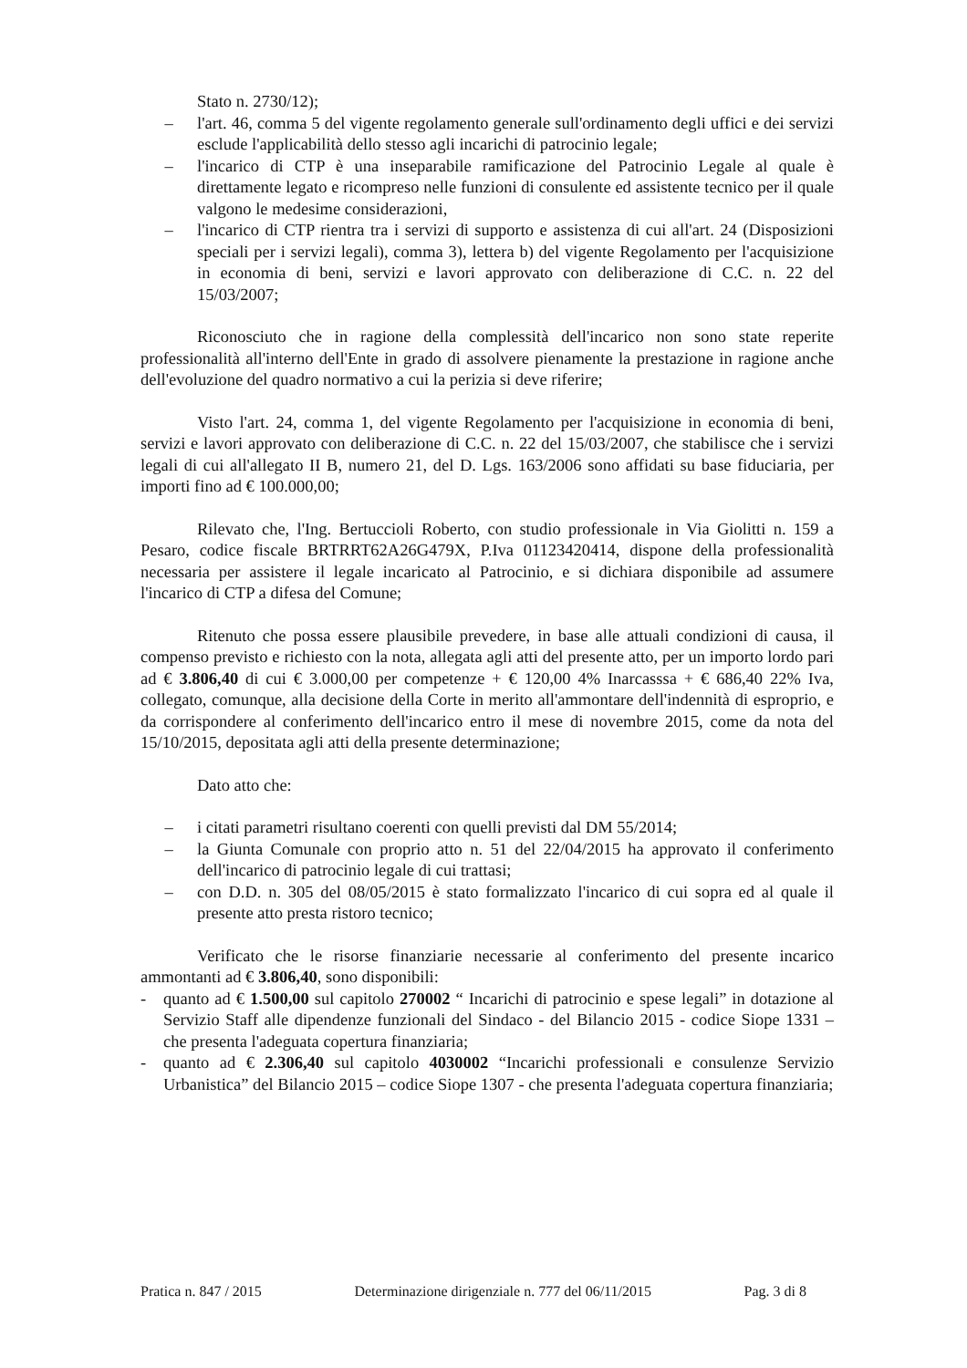Stato n. 2730/12);
– l'art. 46, comma 5 del vigente regolamento generale sull'ordinamento degli uffici e dei servizi esclude l'applicabilità dello stesso agli incarichi di patrocinio legale;
– l'incarico di CTP è una inseparabile ramificazione del Patrocinio Legale al quale è direttamente legato e ricompreso nelle funzioni di consulente ed assistente tecnico per il quale valgono le medesime considerazioni,
– l'incarico di CTP rientra tra i servizi di supporto e assistenza di cui all'art. 24 (Disposizioni speciali per i servizi legali), comma 3), lettera b) del vigente Regolamento per l'acquisizione in economia di beni, servizi e lavori approvato con deliberazione di C.C. n. 22 del 15/03/2007;
Riconosciuto che in ragione della complessità dell'incarico non sono state reperite professionalità all'interno dell'Ente in grado di assolvere pienamente la prestazione in ragione anche dell'evoluzione del quadro normativo a cui la perizia si deve riferire;
Visto l'art. 24, comma 1, del vigente Regolamento per l'acquisizione in economia di beni, servizi e lavori approvato con deliberazione di C.C. n. 22 del 15/03/2007, che stabilisce che i servizi legali di cui all'allegato II B, numero 21, del D. Lgs. 163/2006 sono affidati su base fiduciaria, per importi fino ad € 100.000,00;
Rilevato che, l'Ing. Bertuccioli Roberto, con studio professionale in Via Giolitti n. 159 a Pesaro, codice fiscale BRTRRT62A26G479X, P.Iva 01123420414, dispone della professionalità necessaria per assistere il legale incaricato al Patrocinio, e si dichiara disponibile ad assumere l'incarico di CTP a difesa del Comune;
Ritenuto che possa essere plausibile prevedere, in base alle attuali condizioni di causa, il compenso previsto e richiesto con la nota, allegata agli atti del presente atto, per un importo lordo pari ad € 3.806,40 di cui € 3.000,00 per competenze + € 120,00 4% Inarcasssa + € 686,40 22% Iva, collegato, comunque, alla decisione della Corte in merito all'ammontare dell'indennità di esproprio, e da corrispondere al conferimento dell'incarico entro il mese di novembre 2015, come da nota del 15/10/2015, depositata agli atti della presente determinazione;
Dato atto che:
– i citati parametri risultano coerenti con quelli previsti dal DM 55/2014;
– la Giunta Comunale con proprio atto n. 51 del 22/04/2015 ha approvato il conferimento dell'incarico di patrocinio legale di cui trattasi;
– con D.D. n. 305 del 08/05/2015 è stato formalizzato l'incarico di cui sopra ed al quale il presente atto presta ristoro tecnico;
Verificato che le risorse finanziarie necessarie al conferimento del presente incarico ammontanti ad € 3.806,40, sono disponibili:
- quanto ad € 1.500,00 sul capitolo 270002 “ Incarichi di patrocinio e spese legali” in dotazione al Servizio Staff alle dipendenze funzionali del Sindaco - del Bilancio 2015 - codice Siope 1331 – che presenta l'adeguata copertura finanziaria;
- quanto ad € 2.306,40 sul capitolo 4030002 “Incarichi professionali e consulenze Servizio Urbanistica” del Bilancio 2015 – codice Siope 1307 - che presenta l'adeguata copertura finanziaria;
Pratica n. 847 / 2015 Determinazione dirigenziale n. 777 del 06/11/2015 Pag. 3 di 8